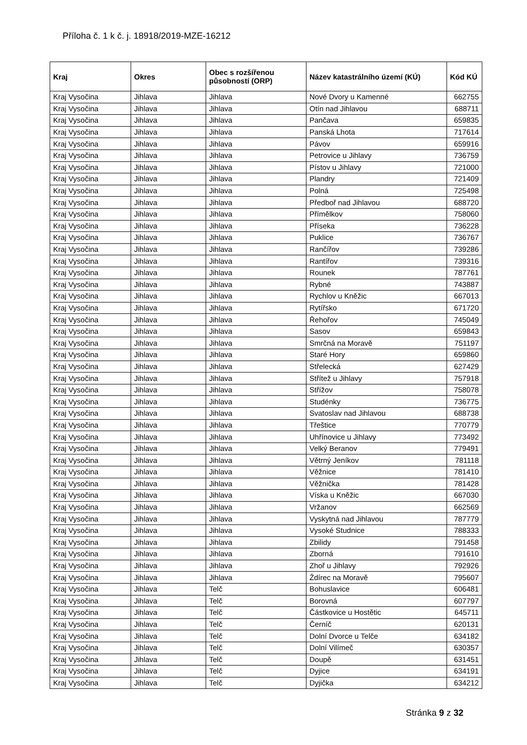Příloha č. 1 k č. j. 18918/2019-MZE-16212
| Kraj | Okres | Obec s rozšířenou působností (ORP) | Název katastrálního území (KÚ) | Kód KÚ |
| --- | --- | --- | --- | --- |
| Kraj Vysočina | Jihlava | Jihlava | Nové Dvory u Kamenné | 662755 |
| Kraj Vysočina | Jihlava | Jihlava | Otín nad Jihlavou | 688711 |
| Kraj Vysočina | Jihlava | Jihlava | Pančava | 659835 |
| Kraj Vysočina | Jihlava | Jihlava | Panská Lhota | 717614 |
| Kraj Vysočina | Jihlava | Jihlava | Pávov | 659916 |
| Kraj Vysočina | Jihlava | Jihlava | Petrovice u Jihlavy | 736759 |
| Kraj Vysočina | Jihlava | Jihlava | Pístov u Jihlavy | 721000 |
| Kraj Vysočina | Jihlava | Jihlava | Plandry | 721409 |
| Kraj Vysočina | Jihlava | Jihlava | Polná | 725498 |
| Kraj Vysočina | Jihlava | Jihlava | Předboř nad Jihlavou | 688720 |
| Kraj Vysočina | Jihlava | Jihlava | Přímělkov | 758060 |
| Kraj Vysočina | Jihlava | Jihlava | Příseka | 736228 |
| Kraj Vysočina | Jihlava | Jihlava | Puklice | 736767 |
| Kraj Vysočina | Jihlava | Jihlava | Rančířov | 739286 |
| Kraj Vysočina | Jihlava | Jihlava | Rantířov | 739316 |
| Kraj Vysočina | Jihlava | Jihlava | Rounek | 787761 |
| Kraj Vysočina | Jihlava | Jihlava | Rybné | 743887 |
| Kraj Vysočina | Jihlava | Jihlava | Rychlov u Kněžic | 667013 |
| Kraj Vysočina | Jihlava | Jihlava | Rytířsko | 671720 |
| Kraj Vysočina | Jihlava | Jihlava | Řehořov | 745049 |
| Kraj Vysočina | Jihlava | Jihlava | Sasov | 659843 |
| Kraj Vysočina | Jihlava | Jihlava | Smrčná na Moravě | 751197 |
| Kraj Vysočina | Jihlava | Jihlava | Staré Hory | 659860 |
| Kraj Vysočina | Jihlava | Jihlava | Střelecká | 627429 |
| Kraj Vysočina | Jihlava | Jihlava | Střítež u Jihlavy | 757918 |
| Kraj Vysočina | Jihlava | Jihlava | Střížov | 758078 |
| Kraj Vysočina | Jihlava | Jihlava | Studénky | 736775 |
| Kraj Vysočina | Jihlava | Jihlava | Svatoslav nad Jihlavou | 688738 |
| Kraj Vysočina | Jihlava | Jihlava | Třeštice | 770779 |
| Kraj Vysočina | Jihlava | Jihlava | Uhřínovice u Jihlavy | 773492 |
| Kraj Vysočina | Jihlava | Jihlava | Velký Beranov | 779491 |
| Kraj Vysočina | Jihlava | Jihlava | Větrný Jeníkov | 781118 |
| Kraj Vysočina | Jihlava | Jihlava | Věžnice | 781410 |
| Kraj Vysočina | Jihlava | Jihlava | Věžnička | 781428 |
| Kraj Vysočina | Jihlava | Jihlava | Víska u Kněžic | 667030 |
| Kraj Vysočina | Jihlava | Jihlava | Vržanov | 662569 |
| Kraj Vysočina | Jihlava | Jihlava | Vyskytná nad Jihlavou | 787779 |
| Kraj Vysočina | Jihlava | Jihlava | Vysoké Studnice | 788333 |
| Kraj Vysočina | Jihlava | Jihlava | Zbilidy | 791458 |
| Kraj Vysočina | Jihlava | Jihlava | Zborná | 791610 |
| Kraj Vysočina | Jihlava | Jihlava | Zhoř u Jihlavy | 792926 |
| Kraj Vysočina | Jihlava | Jihlava | Ždírec na Moravě | 795607 |
| Kraj Vysočina | Jihlava | Telč | Bohuslavice | 606481 |
| Kraj Vysočina | Jihlava | Telč | Borovná | 607797 |
| Kraj Vysočina | Jihlava | Telč | Částkovice u Hostětic | 645711 |
| Kraj Vysočina | Jihlava | Telč | Černíč | 620131 |
| Kraj Vysočina | Jihlava | Telč | Dolní Dvorce u Telče | 634182 |
| Kraj Vysočina | Jihlava | Telč | Dolní Vilímeč | 630357 |
| Kraj Vysočina | Jihlava | Telč | Doupě | 631451 |
| Kraj Vysočina | Jihlava | Telč | Dyjice | 634191 |
| Kraj Vysočina | Jihlava | Telč | Dyjička | 634212 |
Stránka 9 z 32